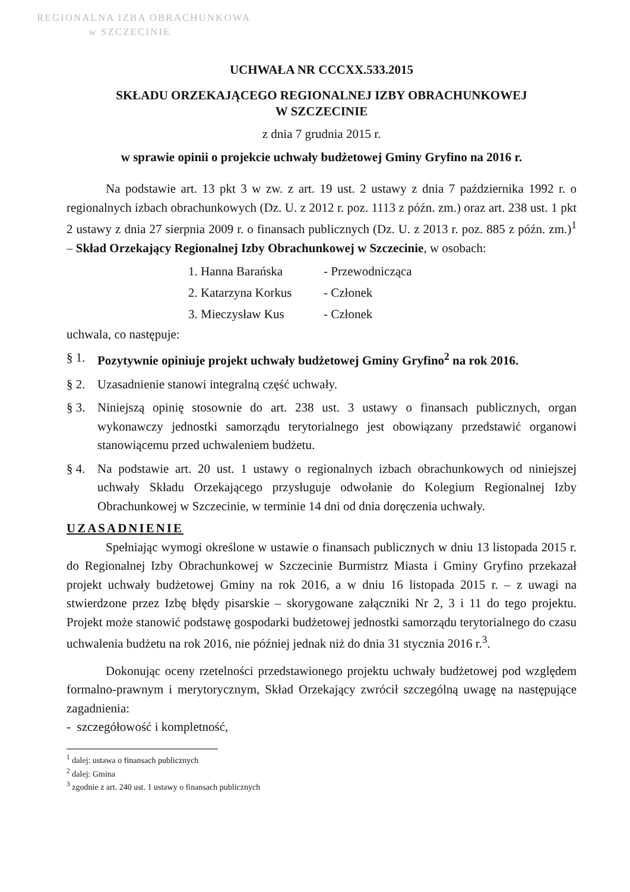REGIONALNA IZBA OBRACHUNKOWA
w SZCZECINIE
UCHWAŁA NR CCCXX.533.2015
SKŁADU ORZEKAJĄCEGO REGIONALNEJ IZBY OBRACHUNKOWEJ
W SZCZECINIE
z dnia 7 grudnia 2015 r.
w sprawie opinii o projekcie uchwały budżetowej Gminy Gryfino na 2016 r.
Na podstawie art. 13 pkt 3 w zw. z art. 19 ust. 2 ustawy z dnia 7 października 1992 r. o regionalnych izbach obrachunkowych (Dz. U. z 2012 r. poz. 1113 z późn. zm.) oraz art. 238 ust. 1 pkt 2 ustawy z dnia 27 sierpnia 2009 r. o finansach publicznych (Dz. U. z 2013 r. poz. 885 z późn. zm.)<sup>1</sup> – Skład Orzekający Regionalnej Izby Obrachunkowej w Szczecinie, w osobach:
1. Hanna Barańska - Przewodnicząca
2. Katarzyna Korkus - Członek
3. Mieczysław Kus - Członek
uchwala, co następuje:
§ 1. Pozytywnie opiniuje projekt uchwały budżetowej Gminy Gryfino<sup>2</sup> na rok 2016.
§ 2. Uzasadnienie stanowi integralną część uchwały.
§ 3. Niniejszą opinię stosownie do art. 238 ust. 3 ustawy o finansach publicznych, organ wykonawczy jednostki samorządu terytorialnego jest obowiązany przedstawić organowi stanowiącemu przed uchwaleniem budżetu.
§ 4. Na podstawie art. 20 ust. 1 ustawy o regionalnych izbach obrachunkowych od niniejszej uchwały Składu Orzekającego przysługuje odwołanie do Kolegium Regionalnej Izby Obrachunkowej w Szczecinie, w terminie 14 dni od dnia doręczenia uchwały.
UZASADNIENIE
Spełniając wymogi określone w ustawie o finansach publicznych w dniu 13 listopada 2015 r. do Regionalnej Izby Obrachunkowej w Szczecinie Burmistrz Miasta i Gminy Gryfino przekazał projekt uchwały budżetowej Gminy na rok 2016, a w dniu 16 listopada 2015 r. – z uwagi na stwierdzone przez Izbę błędy pisarskie – skorygowane załączniki Nr 2, 3 i 11 do tego projektu. Projekt może stanowić podstawę gospodarki budżetowej jednostki samorządu terytorialnego do czasu uchwalenia budżetu na rok 2016, nie później jednak niż do dnia 31 stycznia 2016 r.<sup>3</sup>.
Dokonując oceny rzetelności przedstawionego projektu uchwały budżetowej pod względem formalno-prawnym i merytorycznym, Skład Orzekający zwrócił szczególną uwagę na następujące zagadnienia:
- szczegółowość i kompletność,
<sup>1</sup> dalej: ustawa o finansach publicznych
<sup>2</sup> dalej: Gmina
<sup>3</sup> zgodnie z art. 240 ust. 1 ustawy o finansach publicznych